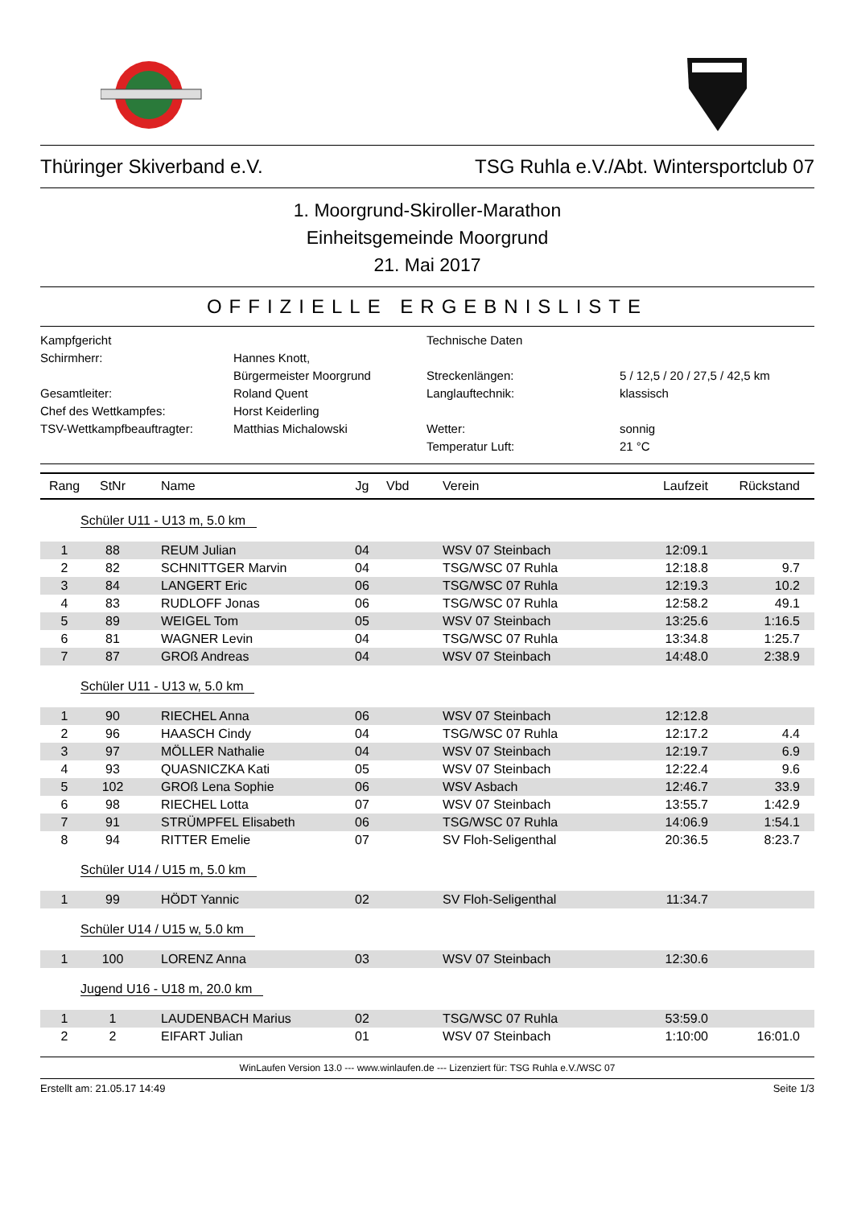Thüringer Skiverband e.V. TSG Ruhla e.V./Abt. Wintersportclub 07
1. Moorgrund-Skiroller-Marathon
Einheitsgemeinde Moorgrund
21. Mai 2017
OFFIZIELLE ERGEBNISLISTE
Kampfgericht
Technische Daten
Schirmherr:
Hannes Knott,
Bürgermeister Moorgrund
Streckenlängen:
5 / 12,5 / 20 / 27,5 / 42,5 km
Gesamtleiter:
Roland Quent
Langlauftechnik:
klassisch
Chef des Wettkampfes:
Horst Keiderling
TSV-Wettkampfbeauftragter:
Matthias Michalowski
Wetter:
sonnig
Temperatur Luft:
21 °C
| Rang | StNr | Name | Jg | Vbd | Verein | Laufzeit | Rückstand |
| --- | --- | --- | --- | --- | --- | --- | --- |
| Schüler U11 - U13 m, 5.0 km | | | | | | | |
| 1 | 88 | REUM Julian | 04 | | WSV 07 Steinbach | 12:09.1 | |
| 2 | 82 | SCHNITTGER Marvin | 04 | | TSG/WSC 07 Ruhla | 12:18.8 | 9.7 |
| 3 | 84 | LANGERT Eric | 06 | | TSG/WSC 07 Ruhla | 12:19.3 | 10.2 |
| 4 | 83 | RUDLOFF Jonas | 06 | | TSG/WSC 07 Ruhla | 12:58.2 | 49.1 |
| 5 | 89 | WEIGEL Tom | 05 | | WSV 07 Steinbach | 13:25.6 | 1:16.5 |
| 6 | 81 | WAGNER Levin | 04 | | TSG/WSC 07 Ruhla | 13:34.8 | 1:25.7 |
| 7 | 87 | GROß Andreas | 04 | | WSV 07 Steinbach | 14:48.0 | 2:38.9 |
| Schüler U11 - U13 w, 5.0 km | | | | | | | |
| 1 | 90 | RIECHEL Anna | 06 | | WSV 07 Steinbach | 12:12.8 | |
| 2 | 96 | HAASCH Cindy | 04 | | TSG/WSC 07 Ruhla | 12:17.2 | 4.4 |
| 3 | 97 | MÖLLER Nathalie | 04 | | WSV 07 Steinbach | 12:19.7 | 6.9 |
| 4 | 93 | QUASNICZKA Kati | 05 | | WSV 07 Steinbach | 12:22.4 | 9.6 |
| 5 | 102 | GROß Lena Sophie | 06 | | WSV Asbach | 12:46.7 | 33.9 |
| 6 | 98 | RIECHEL Lotta | 07 | | WSV 07 Steinbach | 13:55.7 | 1:42.9 |
| 7 | 91 | STRÜMPFEL Elisabeth | 06 | | TSG/WSC 07 Ruhla | 14:06.9 | 1:54.1 |
| 8 | 94 | RITTER Emelie | 07 | | SV Floh-Seligenthal | 20:36.5 | 8:23.7 |
| Schüler U14 / U15 m, 5.0 km | | | | | | | |
| 1 | 99 | HÖDT Yannic | 02 | | SV Floh-Seligenthal | 11:34.7 | |
| Schüler U14 / U15 w, 5.0 km | | | | | | | |
| 1 | 100 | LORENZ Anna | 03 | | WSV 07 Steinbach | 12:30.6 | |
| Jugend U16 - U18 m, 20.0 km | | | | | | | |
| 1 | 1 | LAUDENBACH Marius | 02 | | TSG/WSC 07 Ruhla | 53:59.0 | |
| 2 | 2 | EIFART Julian | 01 | | WSV 07 Steinbach | 1:10:00 | 16:01.0 |
WinLaufen Version 13.0 --- www.winlaufen.de --- Lizenziert für: TSG Ruhla e.V./WSC 07
Erstellt am: 21.05.17 14:49 Seite 1/3